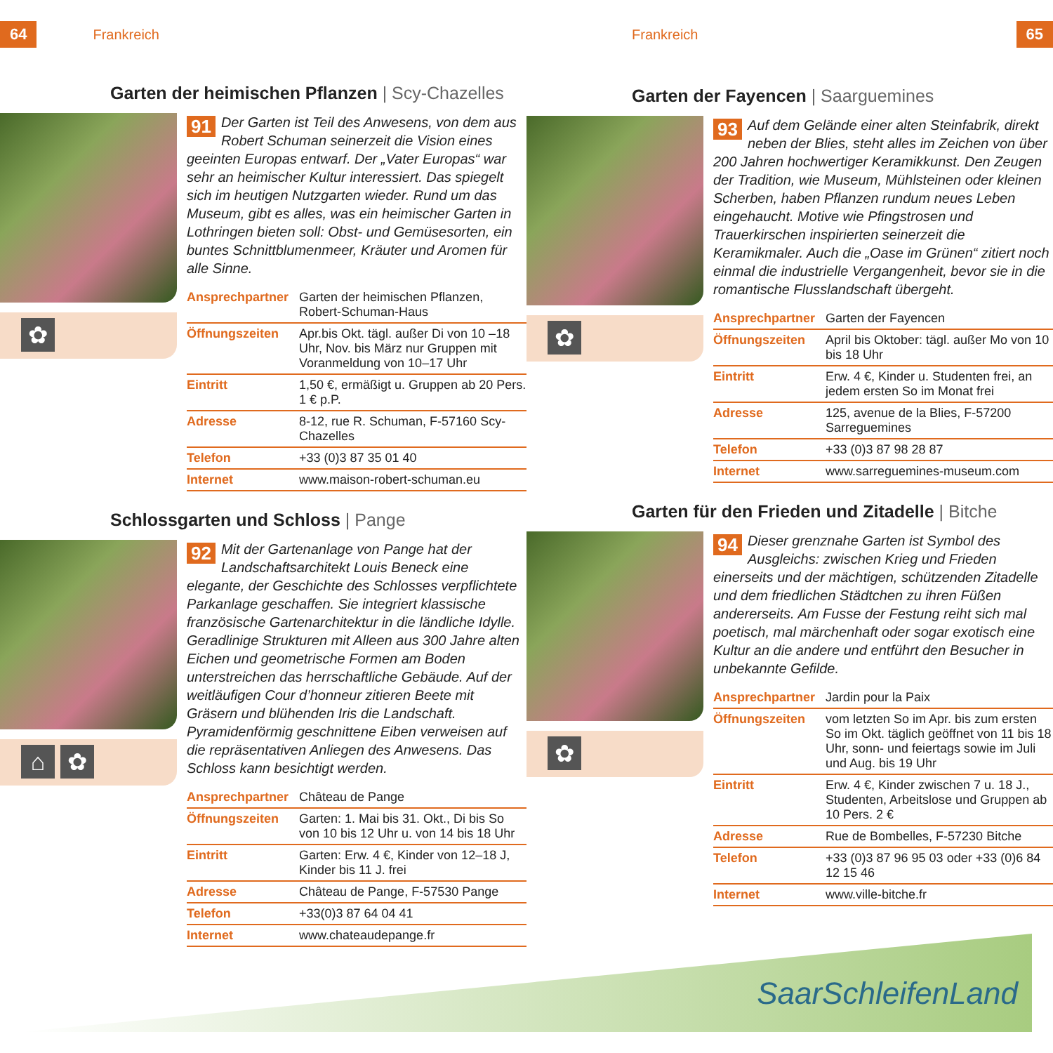64 Frankreich
Garten der heimischen Pflanzen | Scy-Chazelles
✿
91 Der Garten ist Teil des Anwesens, von dem aus Robert Schuman seinerzeit die Vision eines geeinten Europas entwarf. Der „Vater Europas“ war sehr an heimischer Kultur interessiert. Das spiegelt sich im heutigen Nutzgarten wieder. Rund um das Museum, gibt es alles, was ein heimischer Garten in Lothringen bieten soll: Obst- und Gemüsesorten, ein buntes Schnittblumenmeer, Kräuter und Aromen für alle Sinne.
| Ansprechpartner | Garten der heimischen Pflanzen, Robert-Schuman-Haus |
| Öffnungszeiten | Apr.bis Okt. tägl. außer Di von 10 –18 Uhr, Nov. bis März nur Gruppen mit Voranmeldung von 10–17 Uhr |
| Eintritt | 1,50 €, ermäßigt u. Gruppen ab 20 Pers. 1 € p.P. |
| Adresse | 8-12, rue R. Schuman, F-57160 Scy-Chazelles |
| Telefon | +33 (0)3 87 35 01 40 |
| Internet | www.maison-robert-schuman.eu |
Schlossgarten und Schloss | Pange
⌂ ✿
92 Mit der Gartenanlage von Pange hat der Landschaftsarchitekt Louis Beneck eine elegante, der Geschichte des Schlosses verpflichtete Parkanlage geschaffen. Sie integriert klassische französische Gartenarchitektur in die ländliche Idylle. Geradlinige Strukturen mit Alleen aus 300 Jahre alten Eichen und geometrische Formen am Boden unterstreichen das herrschaftliche Gebäude. Auf der weitläufigen Cour d’honneur zitieren Beete mit Gräsern und blühenden Iris die Landschaft. Pyramidenförmig geschnittene Eiben verweisen auf die repräsentativen Anliegen des Anwesens. Das Schloss kann besichtigt werden.
| Ansprechpartner | Château de Pange |
| Öffnungszeiten | Garten: 1. Mai bis 31. Okt., Di bis So von 10 bis 12 Uhr u. von 14 bis 18 Uhr |
| Eintritt | Garten: Erw. 4 €, Kinder von 12–18 J, Kinder bis 11 J. frei |
| Adresse | Château de Pange, F-57530 Pange |
| Telefon | +33(0)3 87 64 04 41 |
| Internet | www.chateaudepange.fr |
Frankreich 65
Garten der Fayencen | Saarguemines
✿
93 Auf dem Gelände einer alten Steinfabrik, direkt neben der Blies, steht alles im Zeichen von über 200 Jahren hochwertiger Keramikkunst. Den Zeugen der Tradition, wie Museum, Mühlsteinen oder kleinen Scherben, haben Pflanzen rundum neues Leben eingehaucht. Motive wie Pfingstrosen und Trauerkirschen inspirierten seinerzeit die Keramikmaler. Auch die „Oase im Grünen“ zitiert noch einmal die industrielle Vergangenheit, bevor sie in die romantische Flusslandschaft übergeht.
| Ansprechpartner | Garten der Fayencen |
| Öffnungszeiten | April bis Oktober: tägl. außer Mo von 10 bis 18 Uhr |
| Eintritt | Erw. 4 €, Kinder u. Studenten frei, an jedem ersten So im Monat frei |
| Adresse | 125, avenue de la Blies, F-57200 Sarreguemines |
| Telefon | +33 (0)3 87 98 28 87 |
| Internet | www.sarreguemines-museum.com |
Garten für den Frieden und Zitadelle | Bitche
✿
94 Dieser grenznahe Garten ist Symbol des Ausgleichs: zwischen Krieg und Frieden einerseits und der mächtigen, schützenden Zitadelle und dem friedlichen Städtchen zu ihren Füßen andererseits. Am Fusse der Festung reiht sich mal poetisch, mal märchenhaft oder sogar exotisch eine Kultur an die andere und entführt den Besucher in unbekannte Gefilde.
| Ansprechpartner | Jardin pour la Paix |
| Öffnungszeiten | vom letzten So im Apr. bis zum ersten So im Okt. täglich geöffnet von 11 bis 18 Uhr, sonn- und feiertags sowie im Juli und Aug. bis 19 Uhr |
| Eintritt | Erw. 4 €, Kinder zwischen 7 u. 18 J., Studenten, Arbeitslose und Gruppen ab 10 Pers. 2 € |
| Adresse | Rue de Bombelles, F-57230 Bitche |
| Telefon | +33 (0)3 87 96 95 03 oder +33 (0)6 84 12 15 46 |
| Internet | www.ville-bitche.fr |
SaarSchleifenLand